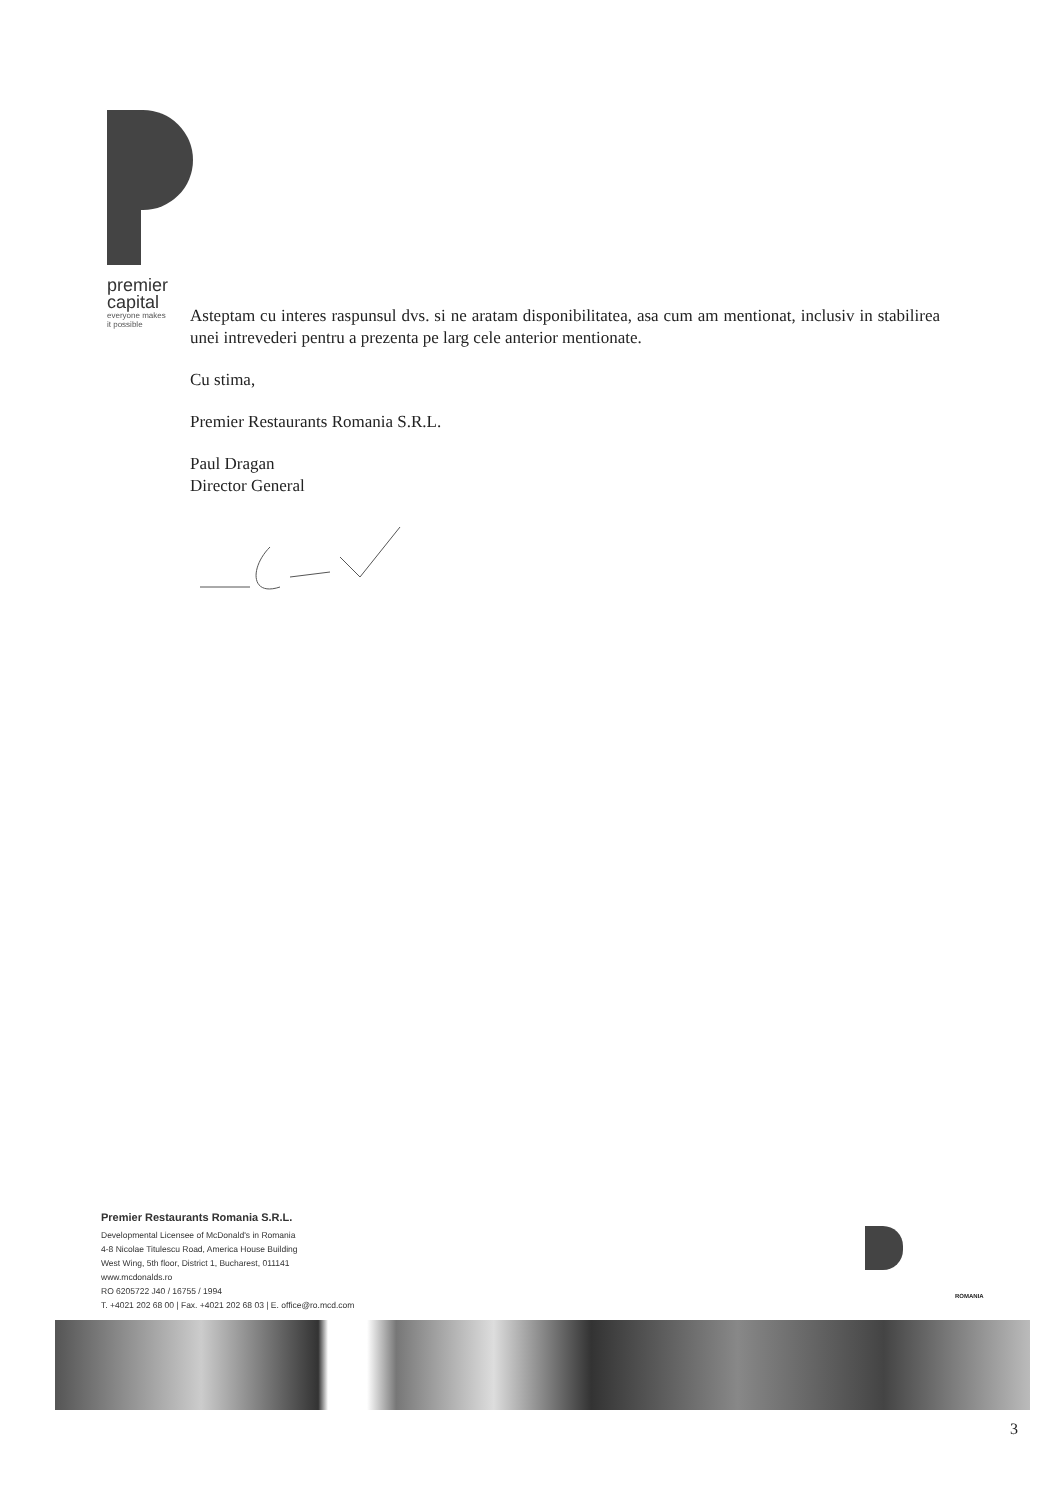premier
capital
everyone makes
it possible
Asteptam cu interes raspunsul dvs. si ne aratam disponibilitatea, asa cum am mentionat, inclusiv in stabilirea unei intrevederi pentru a prezenta pe larg cele anterior mentionate.
Cu stima,
Premier Restaurants Romania S.R.L.
Paul Dragan
Director General
Premier Restaurants Romania S.R.L.
Developmental Licensee of McDonald's in Romania
4-8 Nicolae Titulescu Road, America House Building
West Wing, 5th floor, District 1, Bucharest, 011141
www.mcdonalds.ro
RO 6205722 J40 / 16755 / 1994
T. +4021 202 68 00 | Fax. +4021 202 68 03 | E. office@ro.mcd.com
ROMANIA
3